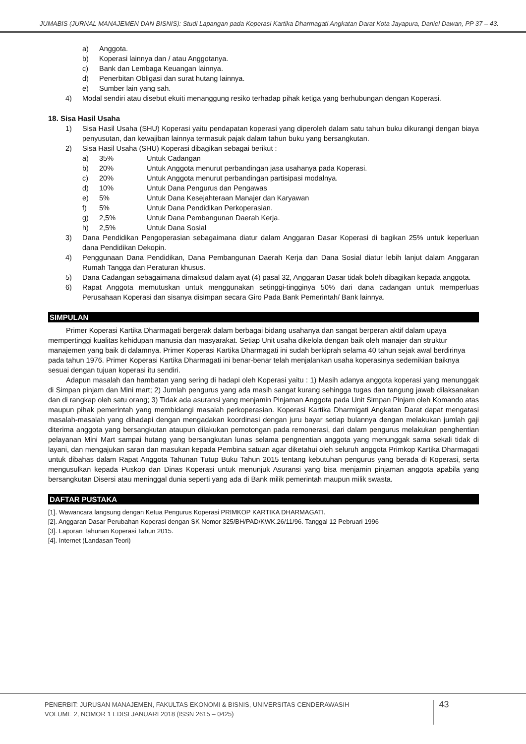JUMABIS (JURNAL MANAJEMEN DAN BISNIS): Studi Lapangan pada Koperasi Kartika Dharmagati Angkatan Darat Kota Jayapura, Daniel Dawan, PP 37 – 43.
a) Anggota.
b) Koperasi lainnya dan / atau Anggotanya.
c) Bank dan Lembaga Keuangan lainnya.
d) Penerbitan Obligasi dan surat hutang lainnya.
e) Sumber lain yang sah.
4) Modal sendiri atau disebut ekuiti menanggung resiko terhadap pihak ketiga yang berhubungan dengan Koperasi.
18. Sisa Hasil Usaha
1) Sisa Hasil Usaha (SHU) Koperasi yaitu pendapatan koperasi yang diperoleh dalam satu tahun buku dikurangi dengan biaya penyusutan, dan kewajiban lainnya termasuk pajak dalam tahun buku yang bersangkutan.
2) Sisa Hasil Usaha (SHU) Koperasi dibagikan sebagai berikut :
a) 35% Untuk Cadangan
b) 20% Untuk Anggota menurut perbandingan jasa usahanya pada Koperasi.
c) 20% Untuk Anggota menurut perbandingan partisipasi modalnya.
d) 10% Untuk Dana Pengurus dan Pengawas
e) 5% Untuk Dana Kesejahteraan Manajer dan Karyawan
f) 5% Untuk Dana Pendidikan Perkoperasian.
g) 2,5% Untuk Dana Pembangunan Daerah Kerja.
h) 2,5% Untuk Dana Sosial
3) Dana Pendidikan Pengoperasian sebagaimana diatur dalam Anggaran Dasar Koperasi di bagikan 25% untuk keperluan dana Pendidikan Dekopin.
4) Penggunaan Dana Pendidikan, Dana Pembangunan Daerah Kerja dan Dana Sosial diatur lebih lanjut dalam Anggaran Rumah Tangga dan Peraturan khusus.
5) Dana Cadangan sebagaimana dimaksud dalam ayat (4) pasal 32, Anggaran Dasar tidak boleh dibagikan kepada anggota.
6) Rapat Anggota memutuskan untuk menggunakan setinggi-tingginya 50% dari dana cadangan untuk memperluas Perusahaan Koperasi dan sisanya disimpan secara Giro Pada Bank Pemerintah/ Bank lainnya.
SIMPULAN
Primer Koperasi Kartika Dharmagati bergerak dalam berbagai bidang usahanya dan sangat berperan aktif dalam upaya mempertinggi kualitas kehidupan manusia dan masyarakat. Setiap Unit usaha dikelola dengan baik oleh manajer dan struktur manajemen yang baik di dalamnya. Primer Koperasi Kartika Dharmagati ini sudah berkiprah selama 40 tahun sejak awal berdirinya pada tahun 1976. Primer Koperasi Kartika Dharmagati ini benar-benar telah menjalankan usaha koperasinya sedemikian baiknya sesuai dengan tujuan koperasi itu sendiri.
Adapun masalah dan hambatan yang sering di hadapi oleh Koperasi yaitu : 1) Masih adanya anggota koperasi yang menunggak di Simpan pinjam dan Mini mart; 2) Jumlah pengurus yang ada masih sangat kurang sehingga tugas dan tangung jawab dilaksanakan dan di rangkap oleh satu orang; 3) Tidak ada asuransi yang menjamin Pinjaman Anggota pada Unit Simpan Pinjam oleh Komando atas maupun pihak pemerintah yang membidangi masalah perkoperasian. Koperasi Kartika Dharmigati Angkatan Darat dapat mengatasi masalah-masalah yang dihadapi dengan mengadakan koordinasi dengan juru bayar setiap bulannya dengan melakukan jumlah gaji diterima anggota yang bersangkutan ataupun dilakukan pemotongan pada remonerasi, dari dalam pengurus melakukan penghentian pelayanan Mini Mart sampai hutang yang bersangkutan lunas selama pengnentian anggota yang menunggak sama sekali tidak di layani, dan mengajukan saran dan masukan kepada Pembina satuan agar diketahui oleh seluruh anggota Primkop Kartika Dharmagati untuk dibahas dalam Rapat Anggota Tahunan Tutup Buku Tahun 2015 tentang kebutuhan pengurus yang berada di Koperasi, serta mengusulkan kepada Puskop dan Dinas Koperasi untuk menunjuk Asuransi yang bisa menjamin pinjaman anggota apabila yang bersangkutan Disersi atau meninggal dunia seperti yang ada di Bank milik pemerintah maupun milik swasta.
DAFTAR PUSTAKA
[1]. Wawancara langsung dengan Ketua Pengurus Koperasi PRIMKOP KARTIKA DHARMAGATI.
[2]. Anggaran Dasar Perubahan Koperasi dengan SK Nomor 325/BH/PAD/KWK.26/11/96. Tanggal 12 Pebruari 1996
[3]. Laporan Tahunan Koperasi Tahun 2015.
[4]. Internet (Landasan Teori)
PENERBIT: JURUSAN MANAJEMEN, FAKULTAS EKONOMI & BISNIS, UNIVERSITAS CENDERAWASIH
VOLUME 2, NOMOR 1 EDISI JANUARI 2018 (ISSN 2615 – 0425)
43